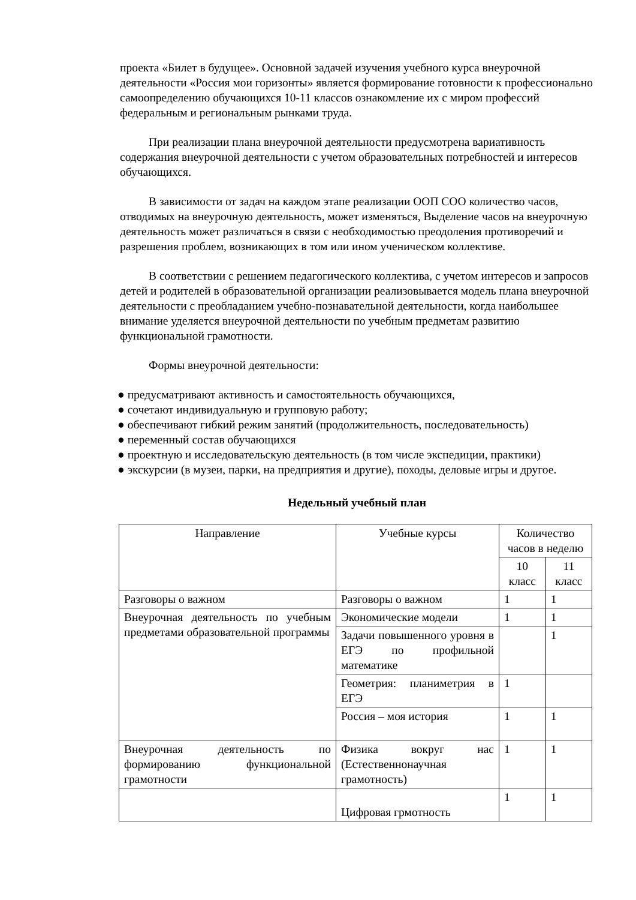проекта «Билет в будущее». Основной задачей изучения учебного курса внеурочной деятельности «Россия мои горизонты» является формирование готовности к профессионально самоопределению обучающихся 10-11 классов ознакомление их с миром профессий федеральным и региональным рынками труда.
При реализации плана внеурочной деятельности предусмотрена вариативность содержания внеурочной деятельности с учетом образовательных потребностей и интересов обучающихся.
В зависимости от задач на каждом этапе реализации ООП СОО количество часов, отводимых на внеурочную деятельность, может изменяться, Выделение часов на внеурочную деятельность может различаться в связи с необходимостью преодоления противоречий и разрешения проблем, возникающих в том или ином ученическом коллективе.
В соответствии с решением педагогического коллектива, с учетом интересов и запросов детей и родителей в образовательной организации реализовывается модель плана внеурочной деятельности с преобладанием учебно-познавательной деятельности, когда наибольшее внимание уделяется внеурочной деятельности по учебным предметам развитию функциональной грамотности.
Формы внеурочной деятельности:
● предусматривают активность и самостоятельность обучающихся,
● сочетают индивидуальную и групповую работу;
● обеспечивают гибкий режим занятий (продолжительность, последовательность)
● переменный состав обучающихся
● проектную и исследовательскую деятельность (в том числе экспедиции, практики)
● экскурсии (в музеи, парки, на предприятия и другие), походы, деловые игры и другое.
Недельный учебный план
| Направление | Учебные курсы | Количество часов в неделю | |
| --- | --- | --- | --- |
| | | 10 класс | 11 класс |
| Разговоры о важном | Разговоры о важном | 1 | 1 |
| Внеурочная деятельность по учебным предметами образовательной программы | Экономические модели | 1 | 1 |
| | Задачи повышенного уровня в ЕГЭ по профильной математике | | 1 |
| | Геометрия: планиметрия в ЕГЭ | 1 | |
| | Россия – моя история | 1 | 1 |
| Внеурочная деятельность по формированию функциональной грамотности | Физика вокруг нас (Естественнонаучная грамотность) | 1 | 1 |
| | Цифровая грмотность | 1 | 1 |